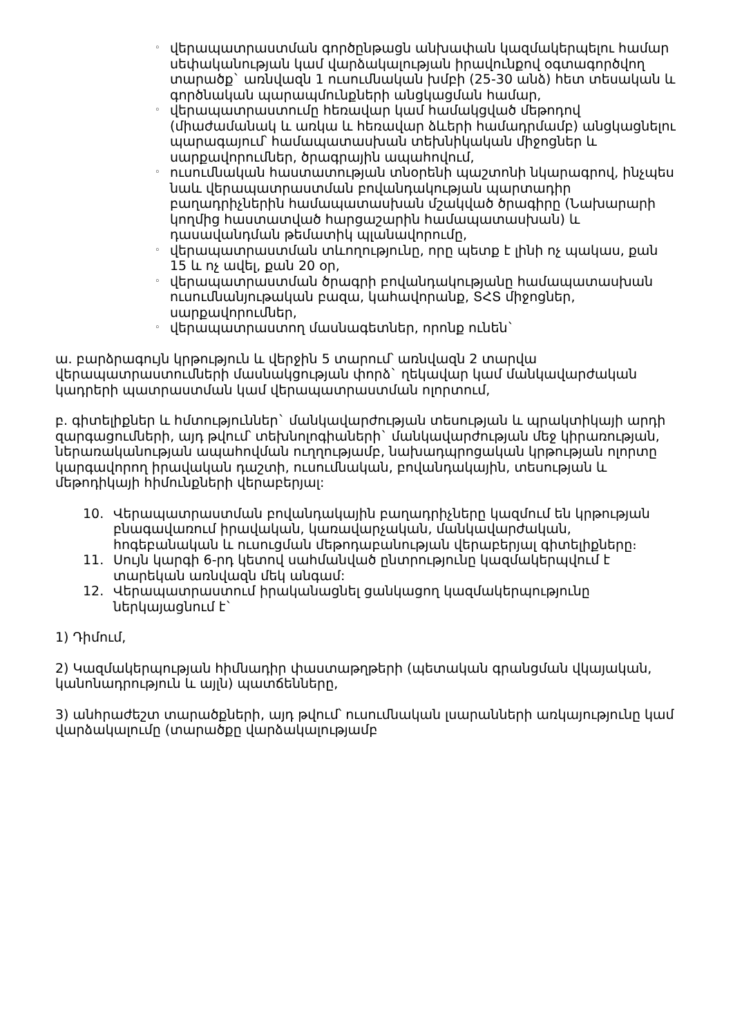◦ վերապատրաստման գործընթացն անխափան կազմակերպելու համար սեփականության կամ վարձակալության իրավունքով օգտագործվող տարածք` առնվազն 1 ուսումնական խմբի (25-30 անձ) հետ տեսական և գործնական պարապմունքների անցկացման համար,
◦ վերապատրաստումը հեռավար կամ համակցված մեթոդով (միաժամանակ և առկա և հեռավար ձևերի համադրմամբ) անցկացնելու պարագայում՝ համապատասխան տեխնիկական միջոցներ և սարքավորումներ, ծրագրային ապահովում,
◦ ուսումնական հաստատության տնօրենի պաշտոնի նկարագրով, ինչպես նաև վերապատրաստման բովանդակության պարտադիր բաղադրիչներին համապատասխան մշակված ծրագիրը (Նախարարի կողմից հաստատված հարցաշարին համապատասխան) և դասավանդման թեմատիկ պլանավորումը,
◦ վերապատրաստման տևողությունը, որը պետք է լինի ոչ պակաս, քան 15 և ոչ ավել, քան 20 օր,
◦ վերապատրաստման ծրագրի բովանդակությանը համապատասխան ուսումնանյութական բազա, կահավորանք, ՏՀՏ միջոցներ, սարքավորումներ,
◦ վերապատրաստող մասնագետներ, որոնք ունեն`
ա. բարձրագույն կրթություն և վերջին 5 տարում՝ առնվազն 2 տարվա վերապատրաստումների մասնակցության փորձ` ղեկավար կամ մանկավարժական կադրերի պատրաստման կամ վերապատրաստման ոլորտում,
բ. գիտելիքներ և հմտություններ` մանկավարժության տեսության և պրակտիկայի արդի զարգացումների, այդ թվում՝ տեխնոլոգիաների` մանկավարժության մեջ կիրառության, ներառականության ապահովման ուղղությամբ, նախադպրոցական կրթության ոլորտը կարգավորող իրավական դաշտի, ուսումնական, բովանդակային, տեսության և մեթոդիկայի հիմունքների վերաբերյալ:
10. Վերապատրաստման բովանդակային բաղադրիչները կազմում են կրթության բնագավառում իրավական, կառավարչական, մանկավարժական, հոգեբանական և ուսուցման մեթոդաբանության վերաբերյալ գիտելիքները։
11. Սույն կարգի 6-րդ կետով սահմանված ընտրությունը կազմակերպվում է տարեկան առնվազն մեկ անգամ:
12. Վերապատրաստում իրականացնել ցանկացող կազմակերպությունը ներկայացնում է`
1) Դիմում,
2) Կազմակերպության հիմնադիր փաստաթղթերի (պետական գրանցման վկայական, կանոնադրություն և այլն) պատճենները,
3) անհրաժեշտ տարածքների, այդ թվում՝ ուսումնական լսարանների առկայությունը կամ վարձակալումը (տարածքը վարձակալությամբ